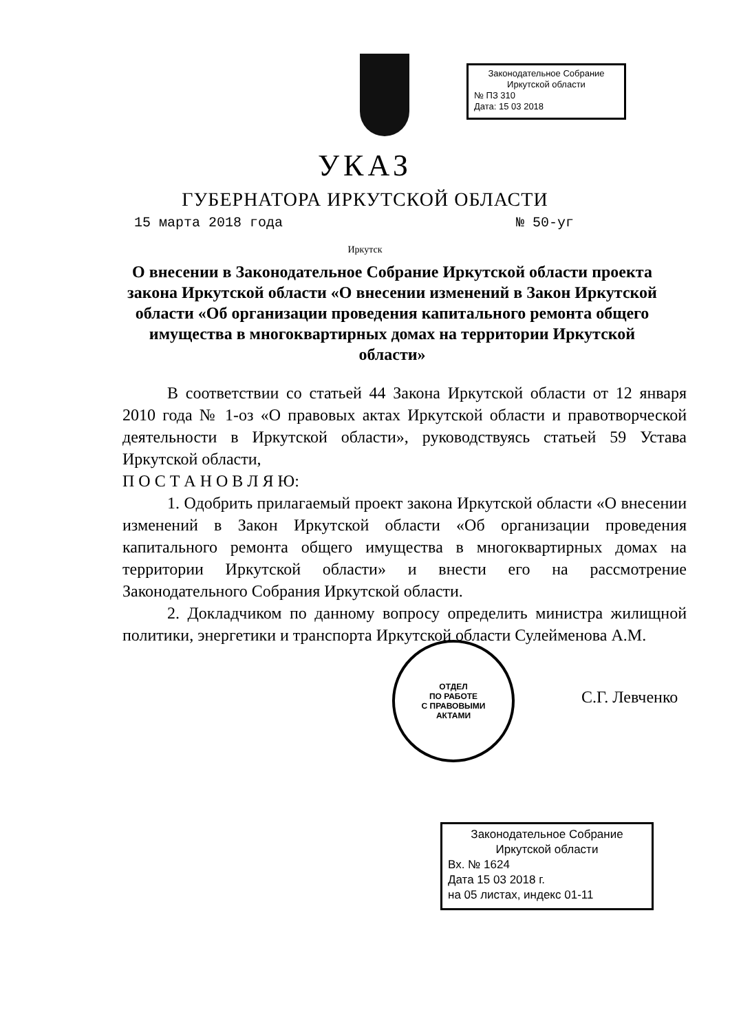Законодательное Собрание
Иркутской области
№ ПЗ 310
Дата: 15 03 2018
УКАЗ
ГУБЕРНАТОРА ИРКУТСКОЙ ОБЛАСТИ
15 марта 2018 года № 50-уг
Иркутск
О внесении в Законодательное Собрание Иркутской области проекта закона Иркутской области «О внесении изменений в Закон Иркутской области «Об организации проведения капитального ремонта общего имущества в многоквартирных домах на территории Иркутской области»
В соответствии со статьей 44 Закона Иркутской области от 12 января 2010 года № 1-оз «О правовых актах Иркутской области и правотворческой деятельности в Иркутской области», руководствуясь статьей 59 Устава Иркутской области,
П О С Т А Н О В Л Я Ю:
1. Одобрить прилагаемый проект закона Иркутской области «О внесении изменений в Закон Иркутской области «Об организации проведения капитального ремонта общего имущества в многоквартирных домах на территории Иркутской области» и внести его на рассмотрение Законодательного Собрания Иркутской области.
2. Докладчиком по данному вопросу определить министра жилищной политики, энергетики и транспорта Иркутской области Сулейменова А.М.
ОТДЕЛ
ПО РАБОТЕ
С ПРАВОВЫМИ
АКТАМИ
С.Г. Левченко
Законодательное Собрание
Иркутской области
Вх. № 1624
Дата 15 03 2018 г.
на 05 листах, индекс 01-11